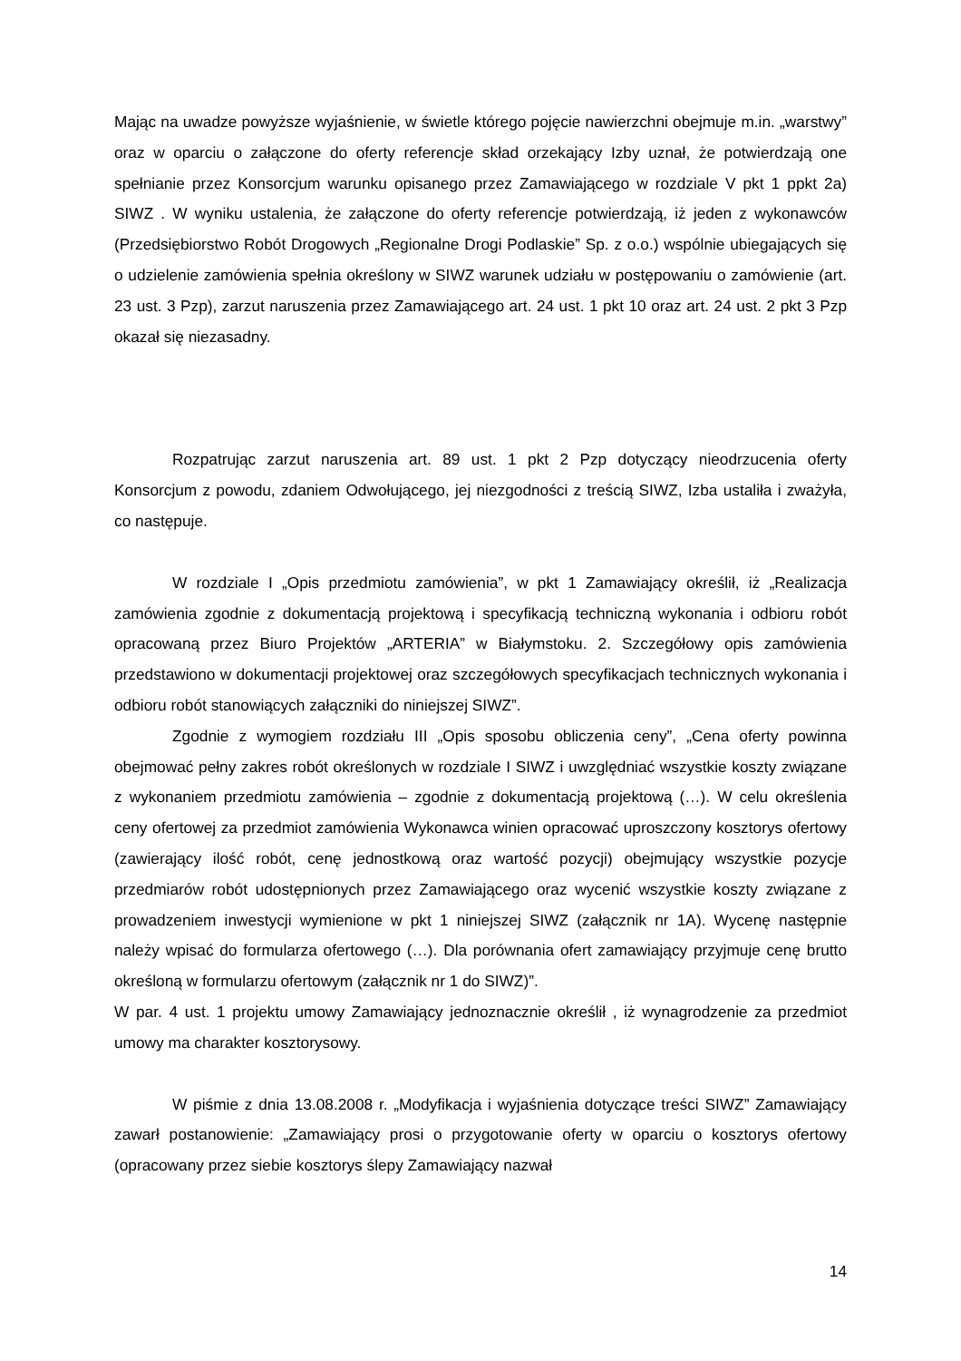Mając na uwadze powyższe wyjaśnienie, w świetle którego pojęcie nawierzchni obejmuje m.in. „warstwy” oraz w oparciu o załączone do oferty referencje skład orzekający Izby uznał, że potwierdzają one spełnianie przez Konsorcjum warunku opisanego przez Zamawiającego w rozdziale V pkt 1 ppkt 2a) SIWZ . W wyniku ustalenia, że załączone do oferty referencje potwierdzają, iż jeden z wykonawców (Przedsiębiorstwo Robót Drogowych „Regionalne Drogi Podlaskie” Sp. z o.o.) wspólnie ubiegających się o udzielenie zamówienia spełnia określony w SIWZ warunek udziału w postępowaniu o zamówienie (art. 23 ust. 3 Pzp), zarzut naruszenia przez Zamawiającego art. 24 ust. 1 pkt 10 oraz art. 24 ust. 2 pkt 3 Pzp okazał się niezasadny.
Rozpatrując zarzut naruszenia art. 89 ust. 1 pkt 2 Pzp dotyczący nieodrzucenia oferty Konsorcjum z powodu, zdaniem Odwołującego, jej niezgodności z treścią SIWZ, Izba ustaliła i zważyła, co następuje.
W rozdziale I „Opis przedmiotu zamówienia”, w pkt 1 Zamawiający określił, iż „Realizacja zamówienia zgodnie z dokumentacją projektową i specyfikacją techniczną wykonania i odbioru robót opracowaną przez Biuro Projektów „ARTERIA” w Białymstoku. 2. Szczegółowy opis zamówienia przedstawiono w dokumentacji projektowej oraz szczegółowych specyfikacjach technicznych wykonania i odbioru robót stanowiących załączniki do niniejszej SIWZ”.
Zgodnie z wymogiem rozdziału III „Opis sposobu obliczenia ceny”, „Cena oferty powinna obejmować pełny zakres robót określonych w rozdziale I SIWZ i uwzględniać wszystkie koszty związane z wykonaniem przedmiotu zamówienia – zgodnie z dokumentacją projektową (…). W celu określenia ceny ofertowej za przedmiot zamówienia Wykonawca winien opracować uproszczony kosztorys ofertowy (zawierający ilość robót, cenę jednostkową oraz wartość pozycji) obejmujący wszystkie pozycje przedmiarów robót udostępnionych przez Zamawiającego oraz wycenić wszystkie koszty związane z prowadzeniem inwestycji wymienione w pkt 1 niniejszej SIWZ (załącznik nr 1A). Wycenę następnie należy wpisać do formularza ofertowego (…). Dla porównania ofert zamawiający przyjmuje cenę brutto określoną w formularzu ofertowym (załącznik nr 1 do SIWZ)”.
W par. 4 ust. 1 projektu umowy Zamawiający jednoznacznie określił , iż wynagrodzenie za przedmiot umowy ma charakter kosztorysowy.
W piśmie z dnia 13.08.2008 r. „Modyfikacja i wyjaśnienia dotyczące treści SIWZ” Zamawiający zawarł postanowienie: „Zamawiający prosi o przygotowanie oferty w oparciu o kosztorys ofertowy (opracowany przez siebie kosztorys ślepy Zamawiający nazwał
14